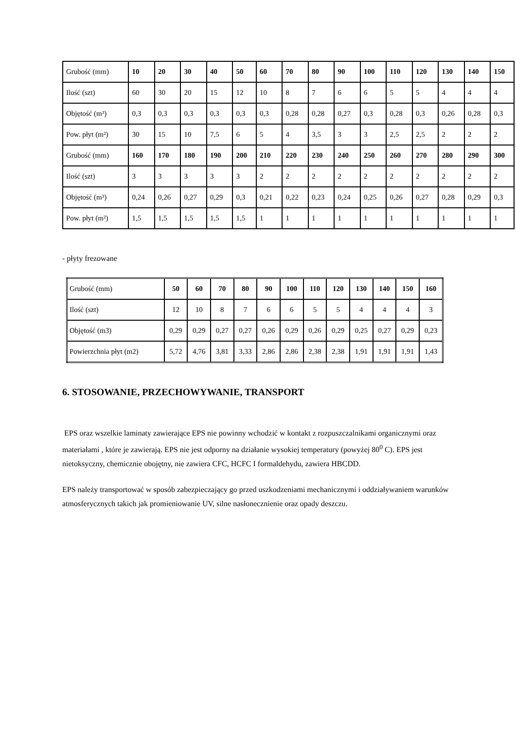| Grubość (mm) | 10 | 20 | 30 | 40 | 50 | 60 | 70 | 80 | 90 | 100 | 110 | 120 | 130 | 140 | 150 |
| Ilość (szt) | 60 | 30 | 20 | 15 | 12 | 10 | 8 | 7 | 6 | 6 | 5 | 5 | 4 | 4 | 4 |
| Objętość (m³) | 0,3 | 0,3 | 0,3 | 0,3 | 0,3 | 0,3 | 0,28 | 0,28 | 0,27 | 0,3 | 0,28 | 0,3 | 0,26 | 0,28 | 0,3 |
| Pow. płyt (m²) | 30 | 15 | 10 | 7,5 | 6 | 5 | 4 | 3,5 | 3 | 3 | 2,5 | 2,5 | 2 | 2 | 2 |
| Grubość (mm) | 160 | 170 | 180 | 190 | 200 | 210 | 220 | 230 | 240 | 250 | 260 | 270 | 280 | 290 | 300 |
| Ilość (szt) | 3 | 3 | 3 | 3 | 3 | 2 | 2 | 2 | 2 | 2 | 2 | 2 | 2 | 2 | 2 |
| Objętość (m³) | 0,24 | 0,26 | 0,27 | 0,29 | 0,3 | 0,21 | 0,22 | 0,23 | 0,24 | 0,25 | 0,26 | 0,27 | 0,28 | 0,29 | 0,3 |
| Pow. płyt (m²) | 1,5 | 1,5 | 1,5 | 1,5 | 1,5 | 1 | 1 | 1 | 1 | 1 | 1 | 1 | 1 | 1 | 1 |
- płyty frezowane
| Grubość (mm) | 50 | 60 | 70 | 80 | 90 | 100 | 110 | 120 | 130 | 140 | 150 | 160 |
| Ilość (szt) | 12 | 10 | 8 | 7 | 6 | 6 | 5 | 5 | 4 | 4 | 4 | 3 |
| Objętość (m3) | 0,29 | 0,29 | 0,27 | 0,27 | 0,26 | 0,29 | 0,26 | 0,29 | 0,25 | 0,27 | 0,29 | 0,23 |
| Powierzchnia płyt (m2) | 5,72 | 4,76 | 3,81 | 3,33 | 2,86 | 2,86 | 2,38 | 2,38 | 1,91 | 1,91 | 1,91 | 1,43 |
6. STOSOWANIE, PRZECHOWYWANIE, TRANSPORT
EPS oraz wszelkie laminaty zawierające EPS nie powinny wchodzić w kontakt z rozpuszczalnikami organicznymi oraz materiałami , które je zawierają. EPS nie jest odporny na działanie wysokiej temperatury (powyżej 80<sup>0</sup> C). EPS jest nietoksyczny, chemicznie obojętny, nie zawiera CFC, HCFC I formaldehydu, zawiera HBCDD.
EPS należy transportować w sposób zabezpieczający go przed uszkodzeniami mechanicznymi i oddziaływaniem warunków atmosferycznych takich jak promieniowanie UV, silne nasłonecznienie oraz opady deszczu.